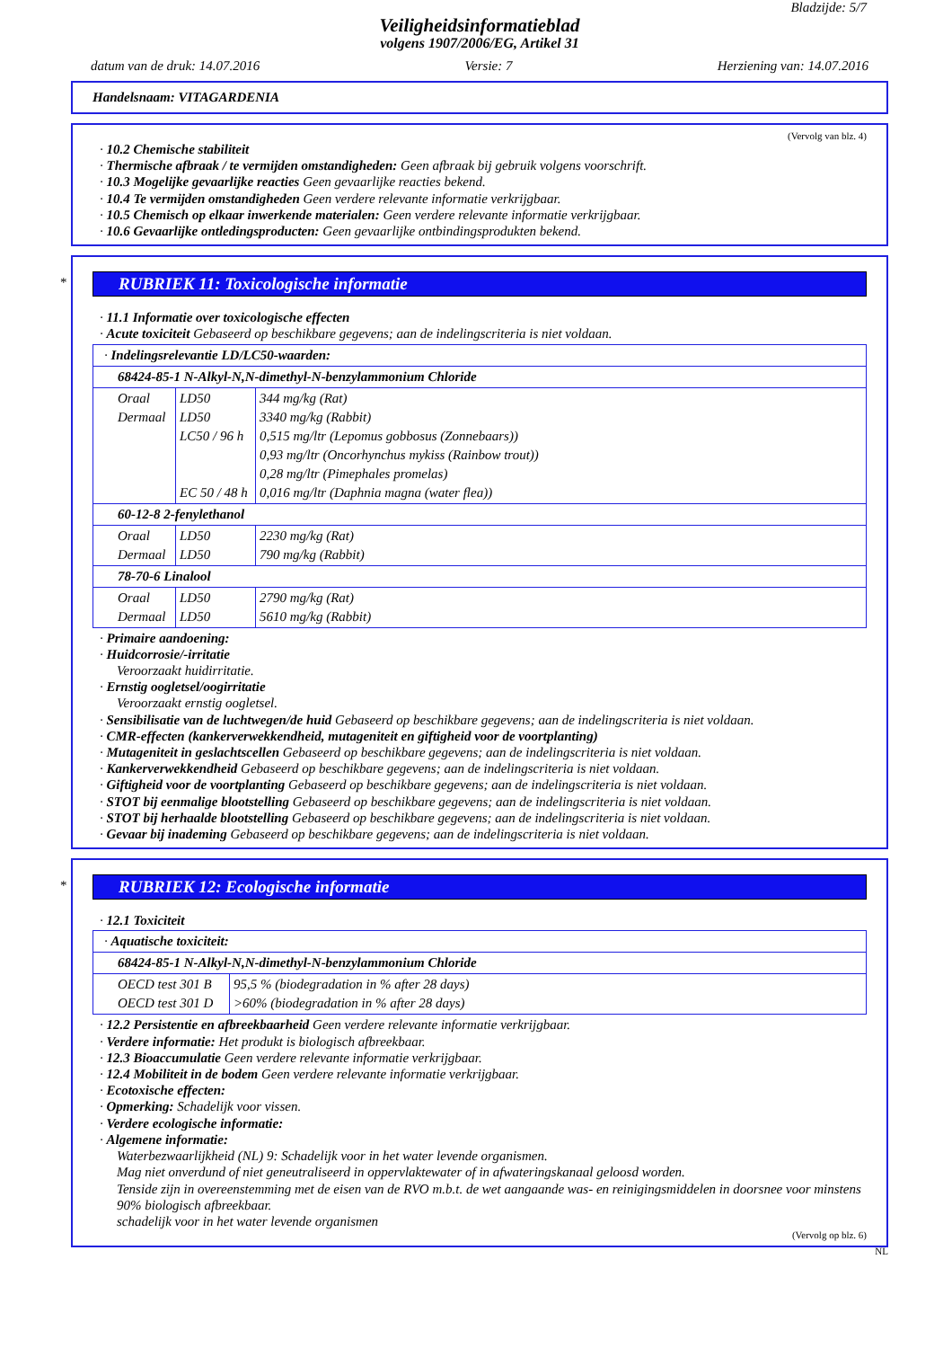Bladzijde: 5/7
Veiligheidsinformatieblad
volgens 1907/2006/EG, Artikel 31
datum van de druk: 14.07.2016 Versie: 7 Herziening van: 14.07.2016
Handelsnaam: VITAGARDENIA
(Vervolg van blz. 4)
· 10.2 Chemische stabiliteit
· Thermische afbraak / te vermijden omstandigheden: Geen afbraak bij gebruik volgens voorschrift.
· 10.3 Mogelijke gevaarlijke reacties Geen gevaarlijke reacties bekend.
· 10.4 Te vermijden omstandigheden Geen verdere relevante informatie verkrijgbaar.
· 10.5 Chemisch op elkaar inwerkende materialen: Geen verdere relevante informatie verkrijgbaar.
· 10.6 Gevaarlijke ontledingsproducten: Geen gevaarlijke ontbindingsprodukten bekend.
*
RUBRIEK 11: Toxicologische informatie
· 11.1 Informatie over toxicologische effecten
· Acute toxiciteit Gebaseerd op beschikbare gegevens; aan de indelingscriteria is niet voldaan.
| · Indelingsrelevantie LD/LC50-waarden: | | |
| 68424-85-1 N-Alkyl-N,N-dimethyl-N-benzylammonium Chloride | | |
| Oraal Dermaal | LD50 LD50 LC50 / 96 h EC 50 / 48 h | 344 mg/kg (Rat) 3340 mg/kg (Rabbit) 0,515 mg/ltr (Lepomus gobbosus (Zonnebaars)) 0,93 mg/ltr (Oncorhynchus mykiss (Rainbow trout)) 0,28 mg/ltr (Pimephales promelas) 0,016 mg/ltr (Daphnia magna (water flea)) |
| 60-12-8 2-fenylethanol | | |
| Oraal Dermaal | LD50 LD50 | 2230 mg/kg (Rat) 790 mg/kg (Rabbit) |
| 78-70-6 Linalool | | |
| Oraal Dermaal | LD50 LD50 | 2790 mg/kg (Rat) 5610 mg/kg (Rabbit) |
· Primaire aandoening:
· Huidcorrosie/-irritatie
Veroorzaakt huidirritatie.
· Ernstig oogletsel/oogirritatie
Veroorzaakt ernstig oogletsel.
· Sensibilisatie van de luchtwegen/de huid Gebaseerd op beschikbare gegevens; aan de indelingscriteria is niet voldaan.
· CMR-effecten (kankerverwekkendheid, mutageniteit en giftigheid voor de voortplanting)
· Mutageniteit in geslachtscellen Gebaseerd op beschikbare gegevens; aan de indelingscriteria is niet voldaan.
· Kankerverwekkendheid Gebaseerd op beschikbare gegevens; aan de indelingscriteria is niet voldaan.
· Giftigheid voor de voortplanting Gebaseerd op beschikbare gegevens; aan de indelingscriteria is niet voldaan.
· STOT bij eenmalige blootstelling Gebaseerd op beschikbare gegevens; aan de indelingscriteria is niet voldaan.
· STOT bij herhaalde blootstelling Gebaseerd op beschikbare gegevens; aan de indelingscriteria is niet voldaan.
· Gevaar bij inademing Gebaseerd op beschikbare gegevens; aan de indelingscriteria is niet voldaan.
*
RUBRIEK 12: Ecologische informatie
· 12.1 Toxiciteit
| · Aquatische toxiciteit: | |
| 68424-85-1 N-Alkyl-N,N-dimethyl-N-benzylammonium Chloride | |
| OECD test 301 B OECD test 301 D | 95,5 % (biodegradation in % after 28 days) >60% (biodegradation in % after 28 days) |
· 12.2 Persistentie en afbreekbaarheid Geen verdere relevante informatie verkrijgbaar.
· Verdere informatie: Het produkt is biologisch afbreekbaar.
· 12.3 Bioaccumulatie Geen verdere relevante informatie verkrijgbaar.
· 12.4 Mobiliteit in de bodem Geen verdere relevante informatie verkrijgbaar.
· Ecotoxische effecten:
· Opmerking: Schadelijk voor vissen.
· Verdere ecologische informatie:
· Algemene informatie:
Waterbezwaarlijkheid (NL) 9: Schadelijk voor in het water levende organismen.
Mag niet onverdund of niet geneutraliseerd in oppervlaktewater of in afwateringskanaal geloosd worden.
Tenside zijn in overeenstemming met de eisen van de RVO m.b.t. de wet aangaande was- en reinigingsmiddelen in doorsnee voor minstens 90% biologisch afbreekbaar.
schadelijk voor in het water levende organismen
(Vervolg op blz. 6)
NL